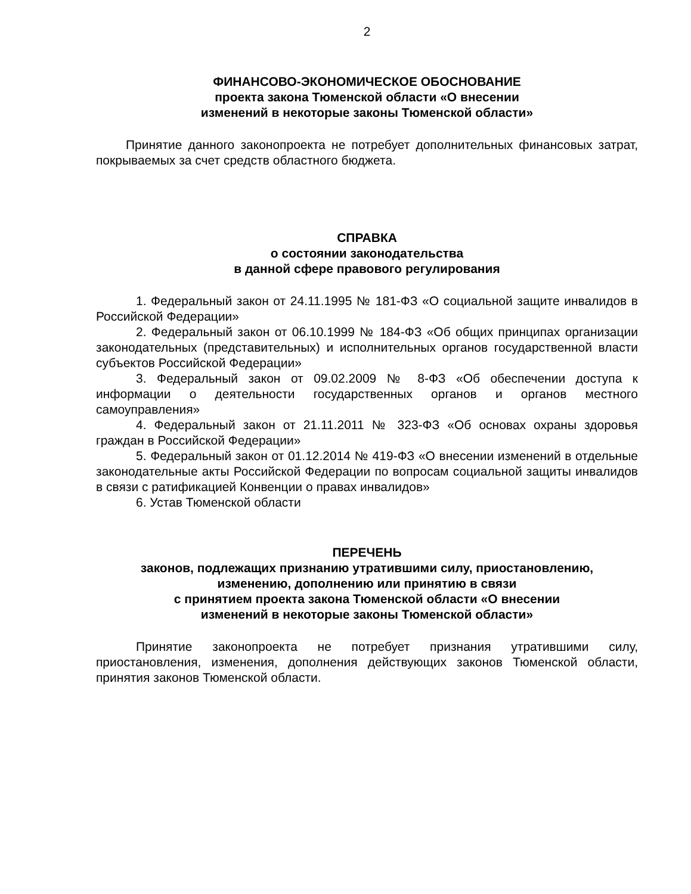2
ФИНАНСОВО-ЭКОНОМИЧЕСКОЕ ОБОСНОВАНИЕ
проекта закона Тюменской области «О внесении
изменений в некоторые законы Тюменской области»
Принятие данного законопроекта не потребует дополнительных финансовых затрат, покрываемых за счет средств областного бюджета.
СПРАВКА
о состоянии законодательства
в данной сфере правового регулирования
1. Федеральный закон от 24.11.1995 № 181-ФЗ «О социальной защите инвалидов в Российской Федерации»
2. Федеральный закон от 06.10.1999 № 184-ФЗ «Об общих принципах организации законодательных (представительных) и исполнительных органов государственной власти субъектов Российской Федерации»
3. Федеральный закон от 09.02.2009 № 8-ФЗ «Об обеспечении доступа к информации о деятельности государственных органов и органов местного самоуправления»
4. Федеральный закон от 21.11.2011 № 323-ФЗ «Об основах охраны здоровья граждан в Российской Федерации»
5. Федеральный закон от 01.12.2014 № 419-ФЗ «О внесении изменений в отдельные законодательные акты Российской Федерации по вопросам социальной защиты инвалидов в связи с ратификацией Конвенции о правах инвалидов»
6. Устав Тюменской области
ПЕРЕЧЕНЬ
законов, подлежащих признанию утратившими силу, приостановлению,
изменению, дополнению или принятию в связи
с принятием проекта закона Тюменской области «О внесении
изменений в некоторые законы Тюменской области»
Принятие законопроекта не потребует признания утратившими силу, приостановления, изменения, дополнения действующих законов Тюменской области, принятия законов Тюменской области.